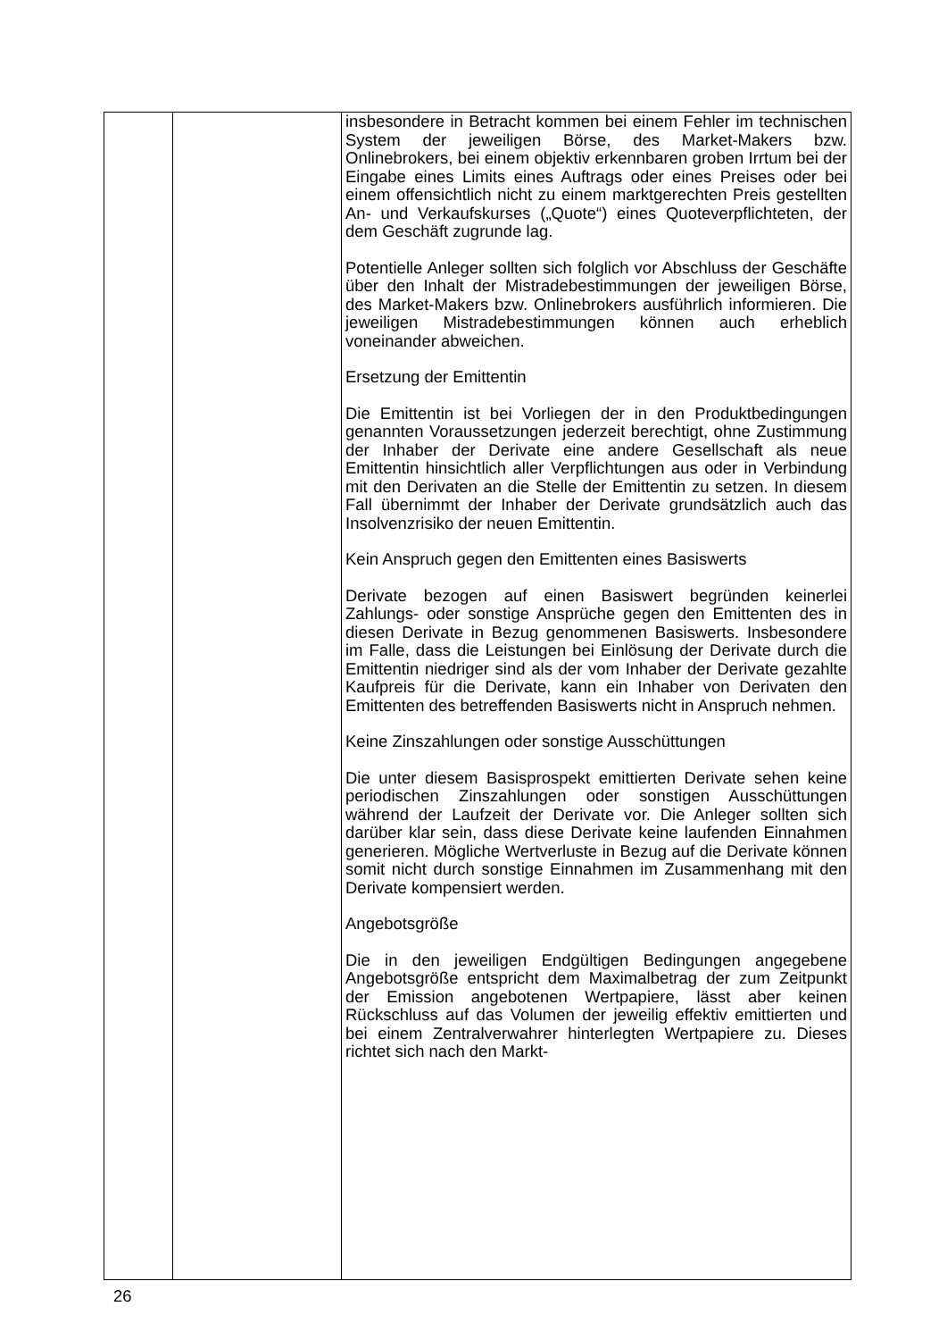| | | insbesondere in Betracht kommen bei einem Fehler im technischen System der jeweiligen Börse, des Market-Makers bzw. Onlinebrokers, bei einem objektiv erkennbaren groben Irrtum bei der Eingabe eines Limits eines Auftrags oder eines Preises oder bei einem offensichtlich nicht zu einem marktgerechten Preis gestellten An- und Verkaufskurses („Quote“) eines Quoteverpflichteten, der dem Geschäft zugrunde lag. Potentielle Anleger sollten sich folglich vor Abschluss der Geschäfte über den Inhalt der Mistradebestimmungen der jeweiligen Börse, des Market-Makers bzw. Onlinebrokers ausführlich informieren. Die jeweiligen Mistradebestimmungen können auch erheblich voneinander abweichen. Ersetzung der Emittentin Die Emittentin ist bei Vorliegen der in den Produktbedingungen genannten Voraussetzungen jederzeit berechtigt, ohne Zustimmung der Inhaber der Derivate eine andere Gesellschaft als neue Emittentin hinsichtlich aller Verpflichtungen aus oder in Verbindung mit den Derivaten an die Stelle der Emittentin zu setzen. In diesem Fall übernimmt der Inhaber der Derivate grundsätzlich auch das Insolvenzrisiko der neuen Emittentin. Kein Anspruch gegen den Emittenten eines Basiswerts Derivate bezogen auf einen Basiswert begründen keinerlei Zahlungs- oder sonstige Ansprüche gegen den Emittenten des in diesen Derivate in Bezug genommenen Basiswerts. Insbesondere im Falle, dass die Leistungen bei Einlösung der Derivate durch die Emittentin niedriger sind als der vom Inhaber der Derivate gezahlte Kaufpreis für die Derivate, kann ein Inhaber von Derivaten den Emittenten des betreffenden Basiswerts nicht in Anspruch nehmen. Keine Zinszahlungen oder sonstige Ausschüttungen Die unter diesem Basisprospekt emittierten Derivate sehen keine periodischen Zinszahlungen oder sonstigen Ausschüttungen während der Laufzeit der Derivate vor. Die Anleger sollten sich darüber klar sein, dass diese Derivate keine laufenden Einnahmen generieren. Mögliche Wertverluste in Bezug auf die Derivate können somit nicht durch sonstige Einnahmen im Zusammenhang mit den Derivate kompensiert werden. Angebotsgröße Die in den jeweiligen Endgültigen Bedingungen angegebene Angebotsgröße entspricht dem Maximalbetrag der zum Zeitpunkt der Emission angebotenen Wertpapiere, lässt aber keinen Rückschluss auf das Volumen der jeweilig effektiv emittierten und bei einem Zentralverwahrer hinterlegten Wertpapiere zu. Dieses richtet sich nach den Markt- |
26